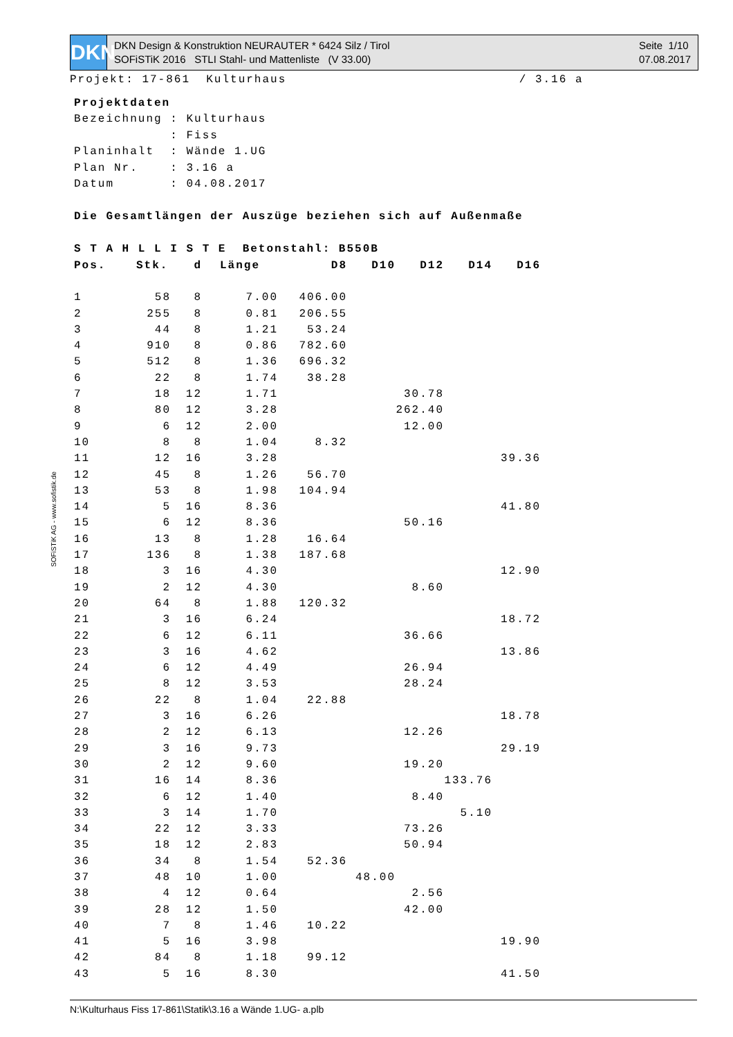DKN
DKN Design & Konstruktion NEURAUTER * 6424 Silz / Tirol
SOFiSTiK 2016 STLI Stahl- und Mattenliste (V 33.00)
Seite 1/10
07.08.2017
Projekt: 17-861 Kulturhaus / 3.16 a
Projektdaten
Bezeichnung : Kulturhaus
            : Fiss
Planinhalt  : Wände 1.UG
Plan Nr.    : 3.16 a
Datum       : 04.08.2017

Die Gesamtlängen der Auszüge beziehen sich auf Außenmaße

S T A H L L I S T E  Betonstahl: B550B
| Pos. | Stk. | d | Länge | D8 | D10 | D12 | D14 | D16 |
| --- | --- | --- | --- | --- | --- | --- | --- | --- |
| 1 | 58 | 8 | 7.00 | 406.00 | | | | |
| 2 | 255 | 8 | 0.81 | 206.55 | | | | |
| 3 | 44 | 8 | 1.21 | 53.24 | | | | |
| 4 | 910 | 8 | 0.86 | 782.60 | | | | |
| 5 | 512 | 8 | 1.36 | 696.32 | | | | |
| 6 | 22 | 8 | 1.74 | 38.28 | | | | |
| 7 | 18 | 12 | 1.71 | | | 30.78 | | |
| 8 | 80 | 12 | 3.28 | | | 262.40 | | |
| 9 | 6 | 12 | 2.00 | | | 12.00 | | |
| 10 | 8 | 8 | 1.04 | 8.32 | | | | |
| 11 | 12 | 16 | 3.28 | | | | | 39.36 |
| 12 | 45 | 8 | 1.26 | 56.70 | | | | |
| 13 | 53 | 8 | 1.98 | 104.94 | | | | |
| 14 | 5 | 16 | 8.36 | | | | | 41.80 |
| 15 | 6 | 12 | 8.36 | | | 50.16 | | |
| 16 | 13 | 8 | 1.28 | 16.64 | | | | |
| 17 | 136 | 8 | 1.38 | 187.68 | | | | |
| 18 | 3 | 16 | 4.30 | | | | | 12.90 |
| 19 | 2 | 12 | 4.30 | | | 8.60 | | |
| 20 | 64 | 8 | 1.88 | 120.32 | | | | |
| 21 | 3 | 16 | 6.24 | | | | | 18.72 |
| 22 | 6 | 12 | 6.11 | | | 36.66 | | |
| 23 | 3 | 16 | 4.62 | | | | | 13.86 |
| 24 | 6 | 12 | 4.49 | | | 26.94 | | |
| 25 | 8 | 12 | 3.53 | | | 28.24 | | |
| 26 | 22 | 8 | 1.04 | 22.88 | | | | |
| 27 | 3 | 16 | 6.26 | | | | | 18.78 |
| 28 | 2 | 12 | 6.13 | | | 12.26 | | |
| 29 | 3 | 16 | 9.73 | | | | | 29.19 |
| 30 | 2 | 12 | 9.60 | | | 19.20 | | |
| 31 | 16 | 14 | 8.36 | | | | 133.76 | |
| 32 | 6 | 12 | 1.40 | | | 8.40 | | |
| 33 | 3 | 14 | 1.70 | | | | 5.10 | |
| 34 | 22 | 12 | 3.33 | | | 73.26 | | |
| 35 | 18 | 12 | 2.83 | | | 50.94 | | |
| 36 | 34 | 8 | 1.54 | 52.36 | | | | |
| 37 | 48 | 10 | 1.00 | | 48.00 | | | |
| 38 | 4 | 12 | 0.64 | | | 2.56 | | |
| 39 | 28 | 12 | 1.50 | | | 42.00 | | |
| 40 | 7 | 8 | 1.46 | 10.22 | | | | |
| 41 | 5 | 16 | 3.98 | | | | | 19.90 |
| 42 | 84 | 8 | 1.18 | 99.12 | | | | |
| 43 | 5 | 16 | 8.30 | | | | | 41.50 |
SOFiSTiK AG - www.sofistik.de
N:\Kulturhaus Fiss 17-861\Statik\3.16 a Wände 1.UG- a.plb